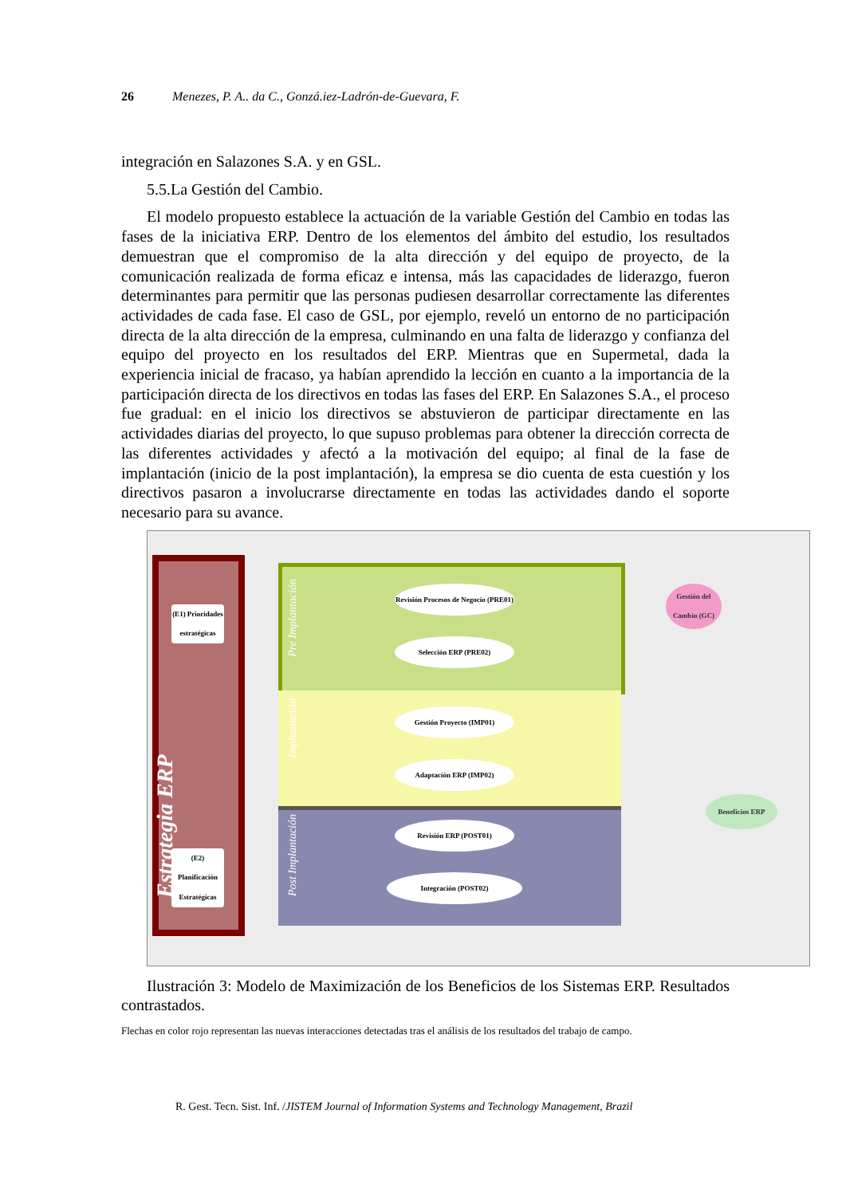26 Menezes, P. A.. da C., Gonzá.iez-Ladrón-de-Guevara, F.
integración en Salazones S.A. y en GSL.
5.5.La Gestión del Cambio.
El modelo propuesto establece la actuación de la variable Gestión del Cambio en todas las fases de la iniciativa ERP. Dentro de los elementos del ámbito del estudio, los resultados demuestran que el compromiso de la alta dirección y del equipo de proyecto, de la comunicación realizada de forma eficaz e intensa, más las capacidades de liderazgo, fueron determinantes para permitir que las personas pudiesen desarrollar correctamente las diferentes actividades de cada fase. El caso de GSL, por ejemplo, reveló un entorno de no participación directa de la alta dirección de la empresa, culminando en una falta de liderazgo y confianza del equipo del proyecto en los resultados del ERP. Mientras que en Supermetal, dada la experiencia inicial de fracaso, ya habían aprendido la lección en cuanto a la importancia de la participación directa de los directivos en todas las fases del ERP. En Salazones S.A., el proceso fue gradual: en el inicio los directivos se abstuvieron de participar directamente en las actividades diarias del proyecto, lo que supuso problemas para obtener la dirección correcta de las diferentes actividades y afectó a la motivación del equipo; al final de la fase de implantación (inicio de la post implantación), la empresa se dio cuenta de esta cuestión y los directivos pasaron a involucrarse directamente en todas las actividades dando el soporte necesario para su avance.
Estrategia ERP
(E1) Prioridades estratégicas
(E2) Planificación Estratégicas
Pre Implantación
Implantación
Post Implantación
Revisión Procesos de Negocio (PRE01)
Selección ERP (PRE02)
Gestión Proyecto (IMP01)
Adaptación ERP (IMP02)
Revisión ERP (POST01)
Integración (POST02)
Gestión del Cambio (GC)
Beneficios ERP
Ilustración 3: Modelo de Maximización de los Beneficios de los Sistemas ERP. Resultados contrastados.
Flechas en color rojo representan las nuevas interacciones detectadas tras el análisis de los resultados del trabajo de campo.
R. Gest. Tecn. Sist. Inf. /JISTEM Journal of Information Systems and Technology Management, Brazil